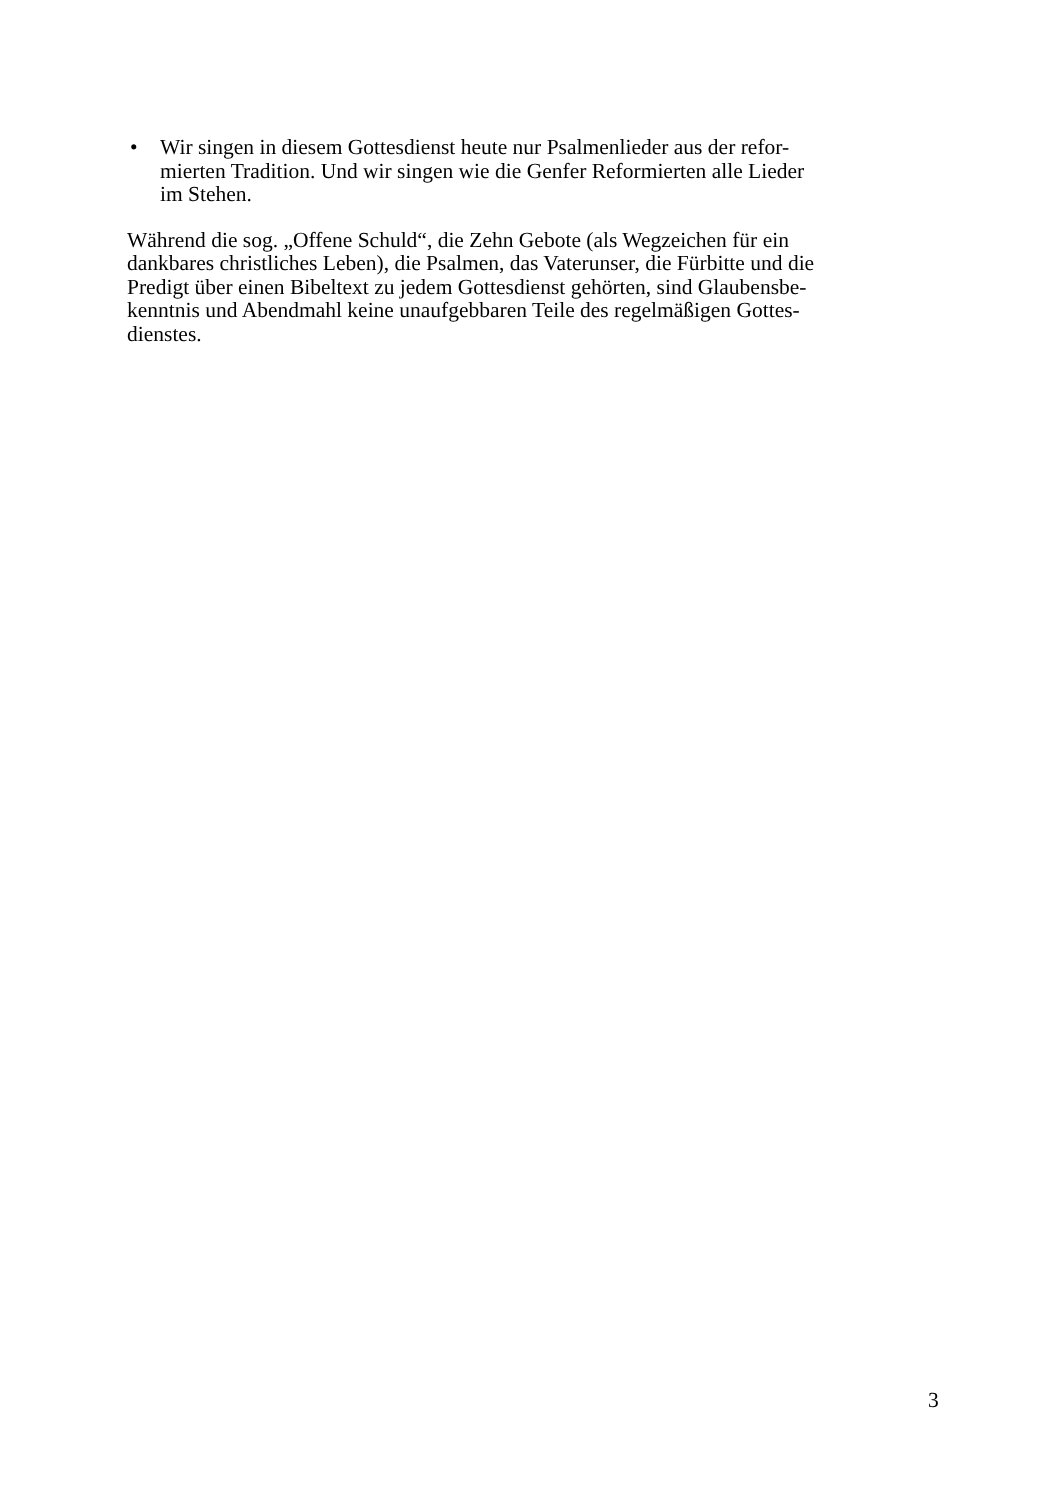• Wir singen in diesem Gottesdienst heute nur Psalmenlieder aus der refor-
mierten Tradition. Und wir singen wie die Genfer Reformierten alle Lieder
im Stehen.
Während die sog. „Offene Schuld“, die Zehn Gebote (als Wegzeichen für ein
dankbares christliches Leben), die Psalmen, das Vaterunser, die Fürbitte und die
Predigt über einen Bibeltext zu jedem Gottesdienst gehörten, sind Glaubensbe-
kenntnis und Abendmahl keine unaufgebbaren Teile des regelmäßigen Gottes-
dienstes.
3